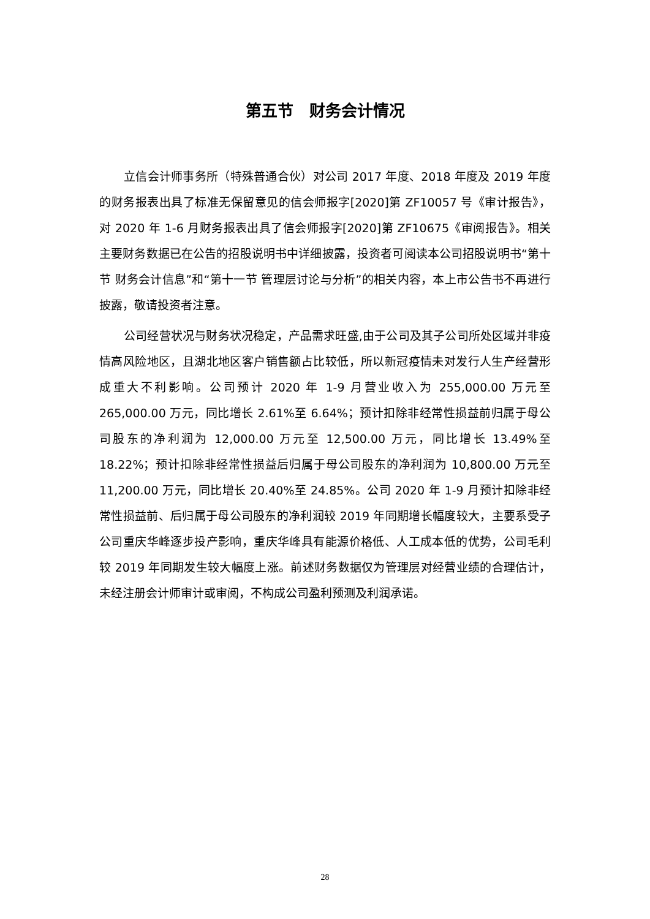第五节　财务会计情况
立信会计师事务所（特殊普通合伙）对公司 2017 年度、2018 年度及 2019 年度的财务报表出具了标准无保留意见的信会师报字[2020]第 ZF10057 号《审计报告》，对 2020 年 1-6 月财务报表出具了信会师报字[2020]第 ZF10675《审阅报告》。相关主要财务数据已在公告的招股说明书中详细披露，投资者可阅读本公司招股说明书“第十节 财务会计信息”和“第十一节 管理层讨论与分析”的相关内容，本上市公告书不再进行披露，敬请投资者注意。
公司经营状况与财务状况稳定，产品需求旺盛,由于公司及其子公司所处区域并非疫情高风险地区，且湖北地区客户销售额占比较低，所以新冠疫情未对发行人生产经营形成重大不利影响。公司预计 2020 年 1-9 月营业收入为 255,000.00 万元至 265,000.00 万元，同比增长 2.61%至 6.64%；预计扣除非经常性损益前归属于母公司股东的净利润为 12,000.00 万元至 12,500.00 万元，同比增长 13.49%至 18.22%；预计扣除非经常性损益后归属于母公司股东的净利润为 10,800.00 万元至 11,200.00 万元，同比增长 20.40%至 24.85%。公司 2020 年 1-9 月预计扣除非经常性损益前、后归属于母公司股东的净利润较 2019 年同期增长幅度较大，主要系受子公司重庆华峰逐步投产影响，重庆华峰具有能源价格低、人工成本低的优势，公司毛利较 2019 年同期发生较大幅度上涨。前述财务数据仅为管理层对经营业绩的合理估计，未经注册会计师审计或审阅，不构成公司盈利预测及利润承诺。
28